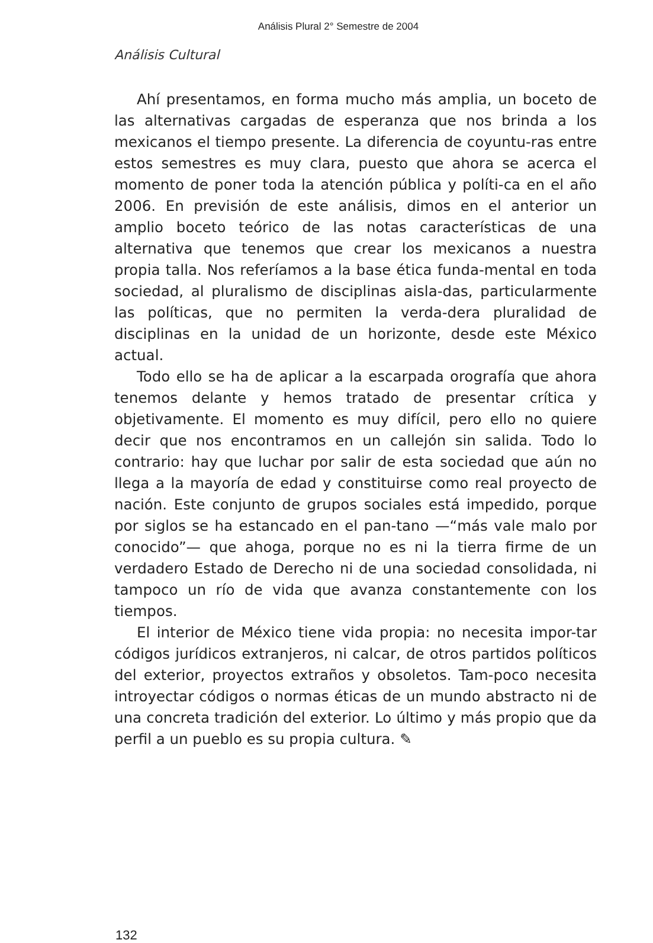Análisis Plural 2° Semestre de 2004
Análisis Cultural
Ahí presentamos, en forma mucho más amplia, un boceto de las alternativas cargadas de esperanza que nos brinda a los mexicanos el tiempo presente. La diferencia de coyuntu-ras entre estos semestres es muy clara, puesto que ahora se acerca el momento de poner toda la atención pública y políti-ca en el año 2006. En previsión de este análisis, dimos en el anterior un amplio boceto teórico de las notas características de una alternativa que tenemos que crear los mexicanos a nuestra propia talla. Nos referíamos a la base ética funda-mental en toda sociedad, al pluralismo de disciplinas aisla-das, particularmente las políticas, que no permiten la verda-dera pluralidad de disciplinas en la unidad de un horizonte, desde este México actual.
Todo ello se ha de aplicar a la escarpada orografía que ahora tenemos delante y hemos tratado de presentar crítica y objetivamente. El momento es muy difícil, pero ello no quiere decir que nos encontramos en un callejón sin salida. Todo lo contrario: hay que luchar por salir de esta sociedad que aún no llega a la mayoría de edad y constituirse como real proyecto de nación. Este conjunto de grupos sociales está impedido, porque por siglos se ha estancado en el pan-tano —“más vale malo por conocido”— que ahoga, porque no es ni la tierra firme de un verdadero Estado de Derecho ni de una sociedad consolidada, ni tampoco un río de vida que avanza constantemente con los tiempos.
El interior de México tiene vida propia: no necesita impor-tar códigos jurídicos extranjeros, ni calcar, de otros partidos políticos del exterior, proyectos extraños y obsoletos. Tam-poco necesita introyectar códigos o normas éticas de un mundo abstracto ni de una concreta tradición del exterior. Lo último y más propio que da perfil a un pueblo es su propia cultura. ✎
132